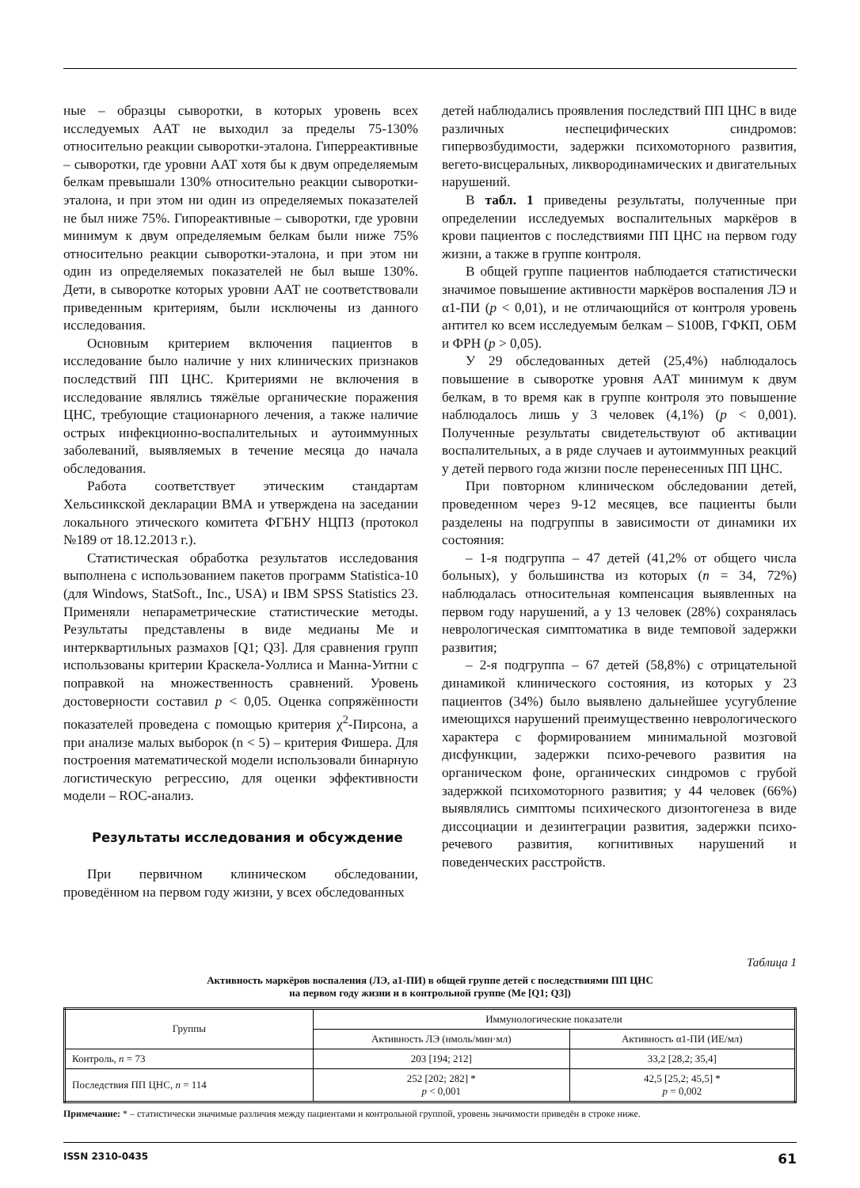ные – образцы сыворотки, в которых уровень всех исследуемых ААТ не выходил за пределы 75-130% относительно реакции сыворотки-эталона. Гиперреактивные – сыворотки, где уровни ААТ хотя бы к двум определяемым белкам превышали 130% относительно реакции сыворотки-эталона, и при этом ни один из определяемых показателей не был ниже 75%. Гипореактивные – сыворотки, где уровни минимум к двум определяемым белкам были ниже 75% относительно реакции сыворотки-эталона, и при этом ни один из определяемых показателей не был выше 130%. Дети, в сыворотке которых уровни ААТ не соответствовали приведенным критериям, были исключены из данного исследования.
Основным критерием включения пациентов в исследование было наличие у них клинических признаков последствий ПП ЦНС. Критериями не включения в исследование являлись тяжёлые органические поражения ЦНС, требующие стационарного лечения, а также наличие острых инфекционно-воспалительных и аутоиммунных заболеваний, выявляемых в течение месяца до начала обследования.
Работа соответствует этическим стандартам Хельсинкской декларации ВМА и утверждена на заседании локального этического комитета ФГБНУ НЦПЗ (протокол №189 от 18.12.2013 г.).
Статистическая обработка результатов исследования выполнена с использованием пакетов программ Statistica-10 (для Windows, StatSoft., Inc., USA) и IBM SPSS Statistics 23. Применяли непараметрические статистические методы. Результаты представлены в виде медианы Me и интерквартильных размахов [Q1; Q3]. Для сравнения групп использованы критерии Краскела-Уоллиса и Манна-Уитни с поправкой на множественность сравнений. Уровень достоверности составил p < 0,05. Оценка сопряжённости показателей проведена с помощью критерия χ<sup>2</sup>-Пирсона, а при анализе малых выборок (n < 5) – критерия Фишера. Для построения математической модели использовали бинарную логистическую регрессию, для оценки эффективности модели – ROC-анализ.
Результаты исследования и обсуждение
При первичном клиническом обследовании, проведённом на первом году жизни, у всех обследованных
детей наблюдались проявления последствий ПП ЦНС в виде различных неспецифических синдромов: гипервозбудимости, задержки психомоторного развития, вегето-висцеральных, ликвородинамических и двигательных нарушений.
В табл. 1 приведены результаты, полученные при определении исследуемых воспалительных маркёров в крови пациентов с последствиями ПП ЦНС на первом году жизни, а также в группе контроля.
В общей группе пациентов наблюдается статистически значимое повышение активности маркёров воспаления ЛЭ и α1-ПИ (p < 0,01), и не отличающийся от контроля уровень антител ко всем исследуемым белкам – S100B, ГФКП, ОБМ и ФРН (p > 0,05).
У 29 обследованных детей (25,4%) наблюдалось повышение в сыворотке уровня ААТ минимум к двум белкам, в то время как в группе контроля это повышение наблюдалось лишь у 3 человек (4,1%) (p < 0,001). Полученные результаты свидетельствуют об активации воспалительных, а в ряде случаев и аутоиммунных реакций у детей первого года жизни после перенесенных ПП ЦНС.
При повторном клиническом обследовании детей, проведенном через 9-12 месяцев, все пациенты были разделены на подгруппы в зависимости от динамики их состояния:
– 1-я подгруппа – 47 детей (41,2% от общего числа больных), у большинства из которых (n = 34, 72%) наблюдалась относительная компенсация выявленных на первом году нарушений, а у 13 человек (28%) сохранялась неврологическая симптоматика в виде темповой задержки развития;
– 2-я подгруппа – 67 детей (58,8%) с отрицательной динамикой клинического состояния, из которых у 23 пациентов (34%) было выявлено дальнейшее усугубление имеющихся нарушений преимущественно неврологического характера с формированием минимальной мозговой дисфункции, задержки психо-речевого развития на органическом фоне, органических синдромов с грубой задержкой психомоторного развития; у 44 человек (66%) выявлялись симптомы психического дизонтогенеза в виде диссоциации и дезинтеграции развития, задержки психо-речевого развития, когнитивных нарушений и поведенческих расстройств.
Таблица 1
Активность маркёров воспаления (ЛЭ, a1-ПИ) в общей группе детей с последствиями ПП ЦНС
на первом году жизни и в контрольной группе (Me [Q1; Q3])
| Группы | Иммунологические показатели | |
| --- | --- | --- |
| | Активность ЛЭ (нмоль/мин·мл) | Активность α1-ПИ (ИЕ/мл) |
| Контроль, n = 73 | 203 [194; 212] | 33,2 [28,2; 35,4] |
| Последствия ПП ЦНС, n = 114 | 252 [202; 282] * p < 0,001 | 42,5 [25,2; 45,5] * p = 0,002 |
Примечание: * – статистически значимые различия между пациентами и контрольной группой, уровень значимости приведён в строке ниже.
ISSN 2310-0435 61